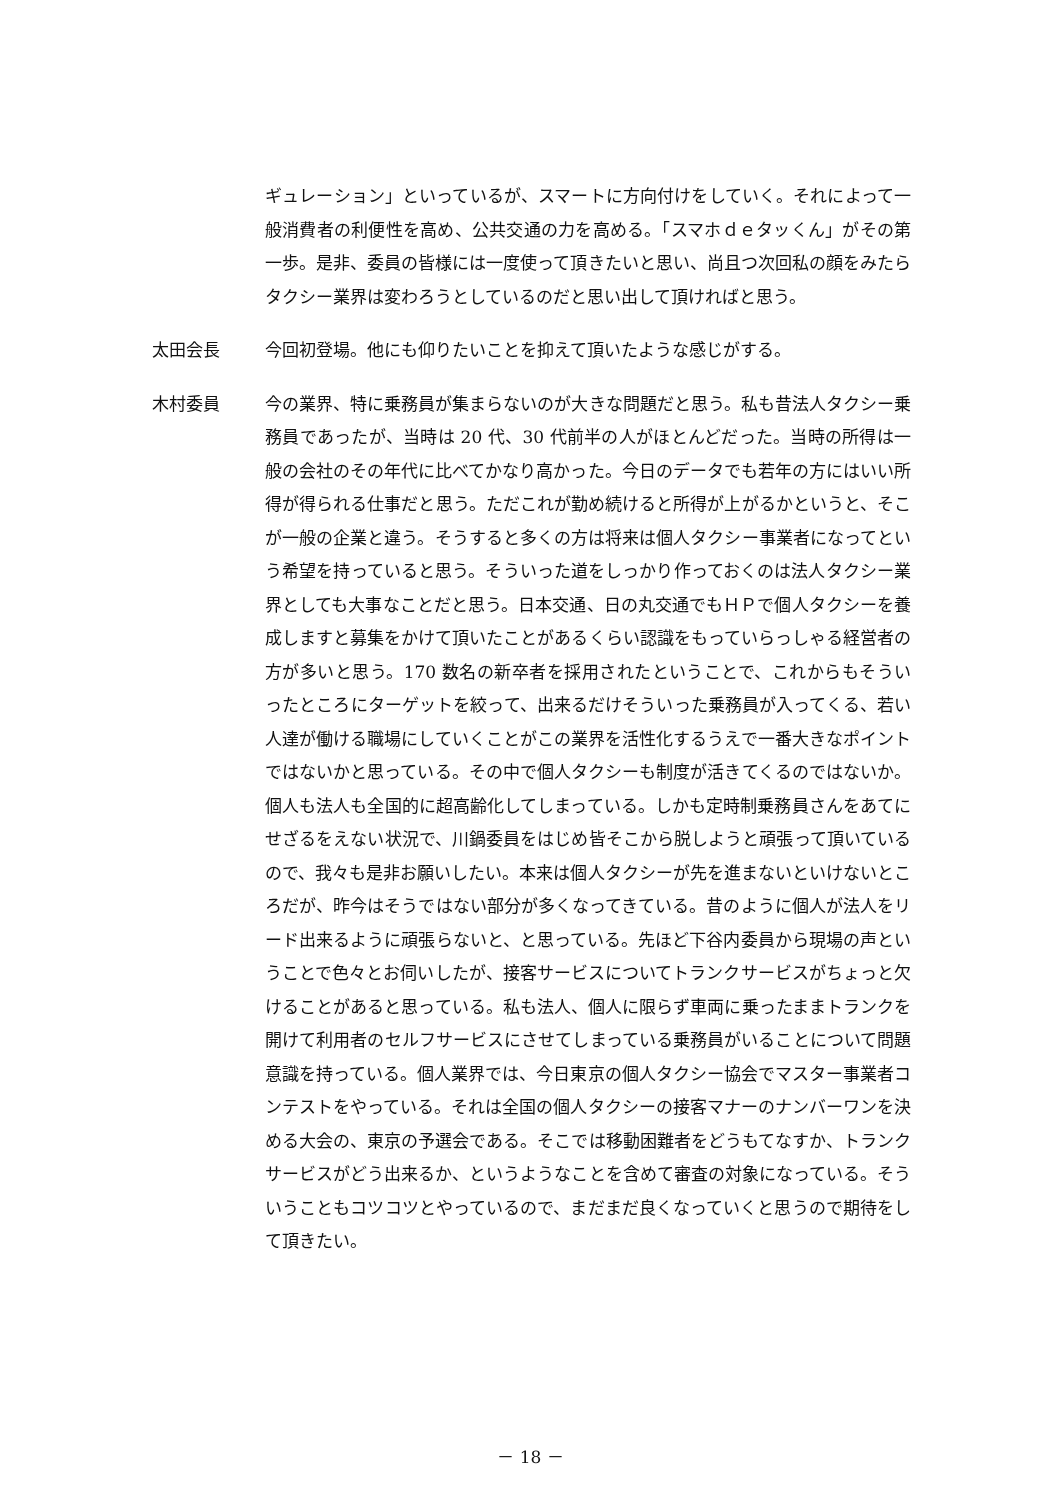ギュレーション」といっているが、スマートに方向付けをしていく。それによって一般消費者の利便性を高め、公共交通の力を高める。「スマホｄｅタッくん」がその第一歩。是非、委員の皆様には一度使って頂きたいと思い、尚且つ次回私の顔をみたらタクシー業界は変わろうとしているのだと思い出して頂ければと思う。
太田会長 今回初登場。他にも仰りたいことを抑えて頂いたような感じがする。
木村委員 今の業界、特に乗務員が集まらないのが大きな問題だと思う。私も昔法人タクシー乗務員であったが、当時は 20 代、30 代前半の人がほとんどだった。当時の所得は一般の会社のその年代に比べてかなり高かった。今日のデータでも若年の方にはいい所得が得られる仕事だと思う。ただこれが勤め続けると所得が上がるかというと、そこが一般の企業と違う。そうすると多くの方は将来は個人タクシー事業者になってという希望を持っていると思う。そういった道をしっかり作っておくのは法人タクシー業界としても大事なことだと思う。日本交通、日の丸交通でもＨＰで個人タクシーを養成しますと募集をかけて頂いたことがあるくらい認識をもっていらっしゃる経営者の方が多いと思う。170 数名の新卒者を採用されたということで、これからもそういったところにターゲットを絞って、出来るだけそういった乗務員が入ってくる、若い人達が働ける職場にしていくことがこの業界を活性化するうえで一番大きなポイントではないかと思っている。その中で個人タクシーも制度が活きてくるのではないか。個人も法人も全国的に超高齢化してしまっている。しかも定時制乗務員さんをあてにせざるをえない状況で、川鍋委員をはじめ皆そこから脱しようと頑張って頂いているので、我々も是非お願いしたい。本来は個人タクシーが先を進まないといけないところだが、昨今はそうではない部分が多くなってきている。昔のように個人が法人をリード出来るように頑張らないと、と思っている。先ほど下谷内委員から現場の声ということで色々とお伺いしたが、接客サービスについてトランクサービスがちょっと欠けることがあると思っている。私も法人、個人に限らず車両に乗ったままトランクを開けて利用者のセルフサービスにさせてしまっている乗務員がいることについて問題意識を持っている。個人業界では、今日東京の個人タクシー協会でマスター事業者コンテストをやっている。それは全国の個人タクシーの接客マナーのナンバーワンを決める大会の、東京の予選会である。そこでは移動困難者をどうもてなすか、トランクサービスがどう出来るか、というようなことを含めて審査の対象になっている。そういうこともコツコツとやっているので、まだまだ良くなっていくと思うので期待をして頂きたい。
－ 18 －